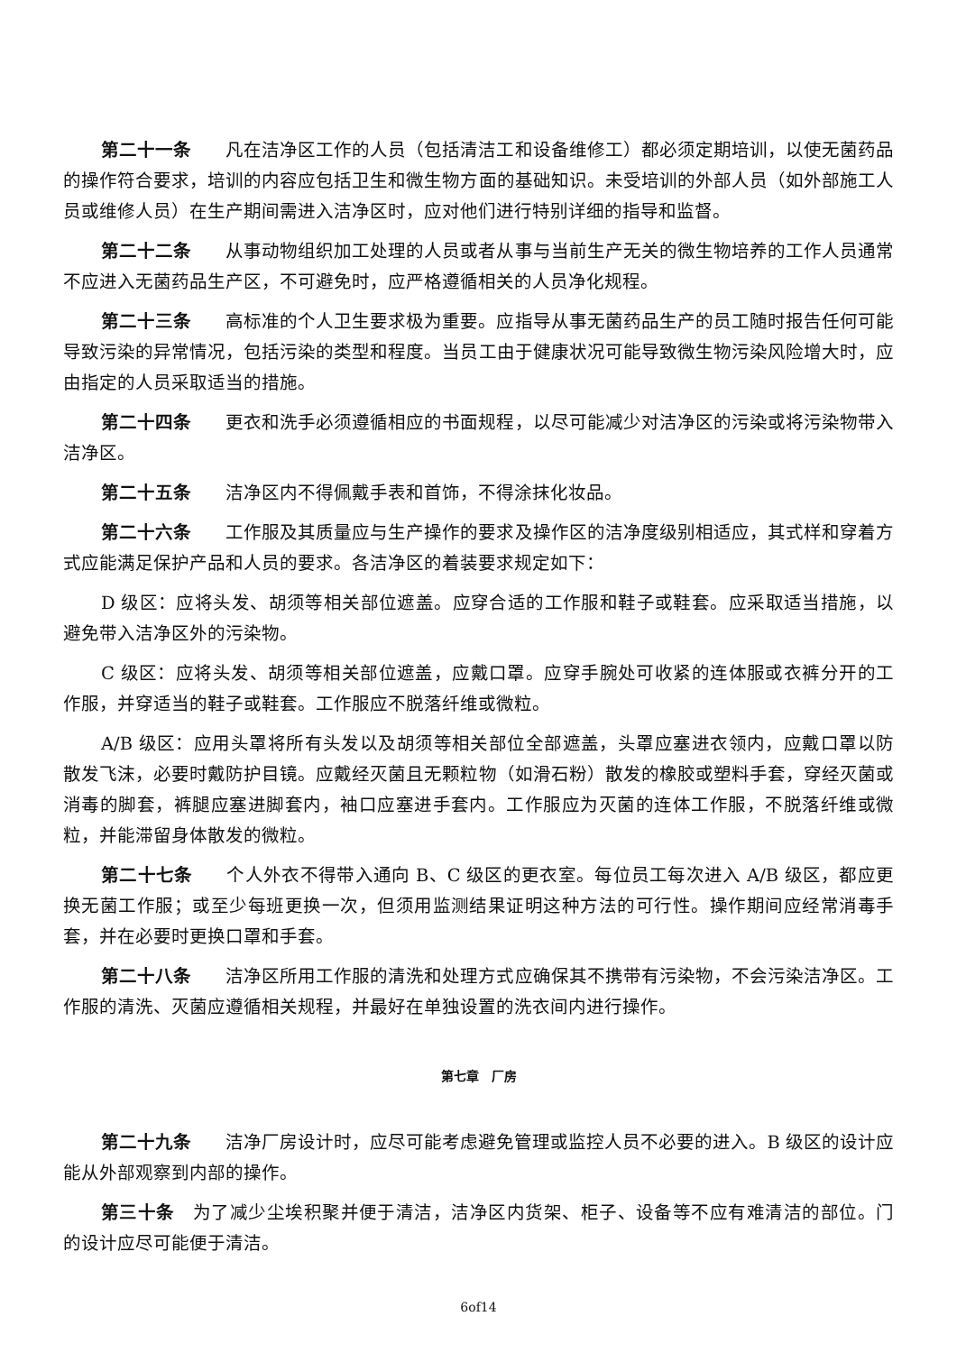第二十一条 凡在洁净区工作的人员（包括清洁工和设备维修工）都必须定期培训，以使无菌药品的操作符合要求，培训的内容应包括卫生和微生物方面的基础知识。未受培训的外部人员（如外部施工人员或维修人员）在生产期间需进入洁净区时，应对他们进行特别详细的指导和监督。
第二十二条 从事动物组织加工处理的人员或者从事与当前生产无关的微生物培养的工作人员通常不应进入无菌药品生产区，不可避免时，应严格遵循相关的人员净化规程。
第二十三条 高标准的个人卫生要求极为重要。应指导从事无菌药品生产的员工随时报告任何可能导致污染的异常情况，包括污染的类型和程度。当员工由于健康状况可能导致微生物污染风险增大时，应由指定的人员采取适当的措施。
第二十四条 更衣和洗手必须遵循相应的书面规程，以尽可能减少对洁净区的污染或将污染物带入洁净区。
第二十五条 洁净区内不得佩戴手表和首饰，不得涂抹化妆品。
第二十六条 工作服及其质量应与生产操作的要求及操作区的洁净度级别相适应，其式样和穿着方式应能满足保护产品和人员的要求。各洁净区的着装要求规定如下：
D 级区：应将头发、胡须等相关部位遮盖。应穿合适的工作服和鞋子或鞋套。应采取适当措施，以避免带入洁净区外的污染物。
C 级区：应将头发、胡须等相关部位遮盖，应戴口罩。应穿手腕处可收紧的连体服或衣裤分开的工作服，并穿适当的鞋子或鞋套。工作服应不脱落纤维或微粒。
A/B 级区：应用头罩将所有头发以及胡须等相关部位全部遮盖，头罩应塞进衣领内，应戴口罩以防散发飞沫，必要时戴防护目镜。应戴经灭菌且无颗粒物（如滑石粉）散发的橡胶或塑料手套，穿经灭菌或消毒的脚套，裤腿应塞进脚套内，袖口应塞进手套内。工作服应为灭菌的连体工作服，不脱落纤维或微粒，并能滞留身体散发的微粒。
第二十七条 个人外衣不得带入通向 B、C 级区的更衣室。每位员工每次进入 A/B 级区，都应更换无菌工作服；或至少每班更换一次，但须用监测结果证明这种方法的可行性。操作期间应经常消毒手套，并在必要时更换口罩和手套。
第二十八条 洁净区所用工作服的清洗和处理方式应确保其不携带有污染物，不会污染洁净区。工作服的清洗、灭菌应遵循相关规程，并最好在单独设置的洗衣间内进行操作。
第七章　厂房
第二十九条 洁净厂房设计时，应尽可能考虑避免管理或监控人员不必要的进入。B 级区的设计应能从外部观察到内部的操作。
第三十条 为了减少尘埃积聚并便于清洁，洁净区内货架、柜子、设备等不应有难清洁的部位。门的设计应尽可能便于清洁。
6of14